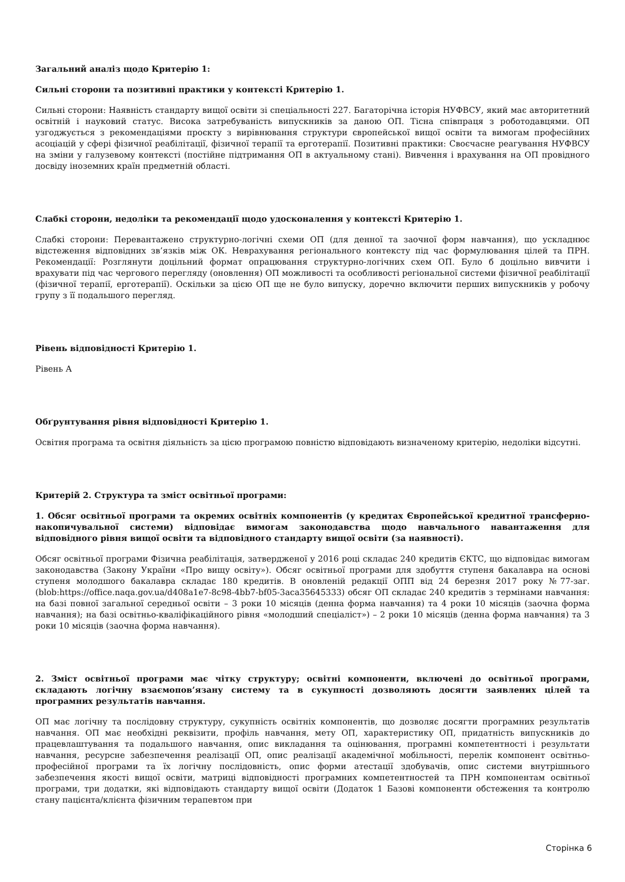Загальний аналіз щодо Критерію 1:
Сильні сторони та позитивні практики у контексті Критерію 1.
Сильні сторони: Наявність стандарту вищої освіти зі спеціальності 227. Багаторічна історія НУФВСУ, який має авторитетний освітній і науковий статус. Висока затребуваність випускників за даною ОП. Тісна співпраця з роботодавцями. ОП узгоджується з рекомендаціями проєкту з вирівнювання структури європейської вищої освіти та вимогам професійних асоціацій у сфері фізичної реабілітації, фізичної терапії та ерготерапії. Позитивні практики: Своєчасне реагування НУФВСУ на зміни у галузевому контексті (постійне підтримання ОП в актуальному стані). Вивчення і врахування на ОП провідного досвіду іноземних країн предметній області.
Слабкі сторони, недоліки та рекомендації щодо удосконалення у контексті Критерію 1.
Слабкі сторони: Перевантажено структурно-логічні схеми ОП (для денної та заочної форм навчання), що ускладнює відстеження відповідних зв’язків між ОК. Неврахування регіонального контексту під час формулювання цілей та ПРН. Рекомендації: Розглянути доцільний формат опрацювання структурно-логічних схем ОП. Було б доцільно вивчити і врахувати під час чергового перегляду (оновлення) ОП можливості та особливості регіональної системи фізичної реабілітації (фізичної терапії, ерготерапії). Оскільки за цією ОП ще не було випуску, доречно включити перших випускників у робочу групу з її подальшого перегляд.
Рівень відповідності Критерію 1.
Рівень А
Обґрунтування рівня відповідності Критерію 1.
Освітня програма та освітня діяльність за цією програмою повністю відповідають визначеному критерію, недоліки відсутні.
Критерій 2. Структура та зміст освітньої програми:
1. Обсяг освітньої програми та окремих освітніх компонентів (у кредитах Європейської кредитної трансферно-накопичувальної системи) відповідає вимогам законодавства щодо навчального навантаження для відповідного рівня вищої освіти та відповідного стандарту вищої освіти (за наявності).
Обсяг освітньої програми Фізична реабілітація, затвердженої у 2016 році складає 240 кредитів ЄКТС, що відповідає вимогам законодавства (Закону України «Про вищу освіту»). Обсяг освітньої програми для здобуття ступеня бакалавра на основі ступеня молодшого бакалавра складає 180 кредитів. В оновленій редакції ОПП від 24 березня 2017 року №77-заг.(blob:https://office.naqa.gov.ua/d408a1e7-8c98-4bb7-bf05-3aca35645333) обсяг ОП складає 240 кредитів з термінами навчання: на базі повної загальної середньої освіти – 3 роки 10 місяців (денна форма навчання) та 4 роки 10 місяців (заочна форма навчання); на базі освітньо-кваліфікаційного рівня «молодший спеціаліст») – 2 роки 10 місяців (денна форма навчання) та 3 роки 10 місяців (заочна форма навчання).
2. Зміст освітньої програми має чітку структуру; освітні компоненти, включені до освітньої програми, складають логічну взаємопов’язану систему та в сукупності дозволяють досягти заявлених цілей та програмних результатів навчання.
ОП має логічну та послідовну структуру, сукупність освітніх компонентів, що дозволяє досягти програмних результатів навчання. ОП має необхідні реквізити, профіль навчання, мету ОП, характеристику ОП, придатність випускників до працевлаштування та подальшого навчання, опис викладання та оцінювання, програмні компетентності і результати навчання, ресурсне забезпечення реалізації ОП, опис реалізації академічної мобільності, перелік компонент освітньо-професійної програми та їх логічну послідовність, опис форми атестації здобувачів, опис системи внутрішнього забезпечення якості вищої освіти, матриці відповідності програмних компетентностей та ПРН компонентам освітньої програми, три додатки, які відповідають стандарту вищої освіти (Додаток 1 Базові компоненти обстеження та контролю стану пацієнта/клієнта фізичним терапевтом при
Сторінка 6